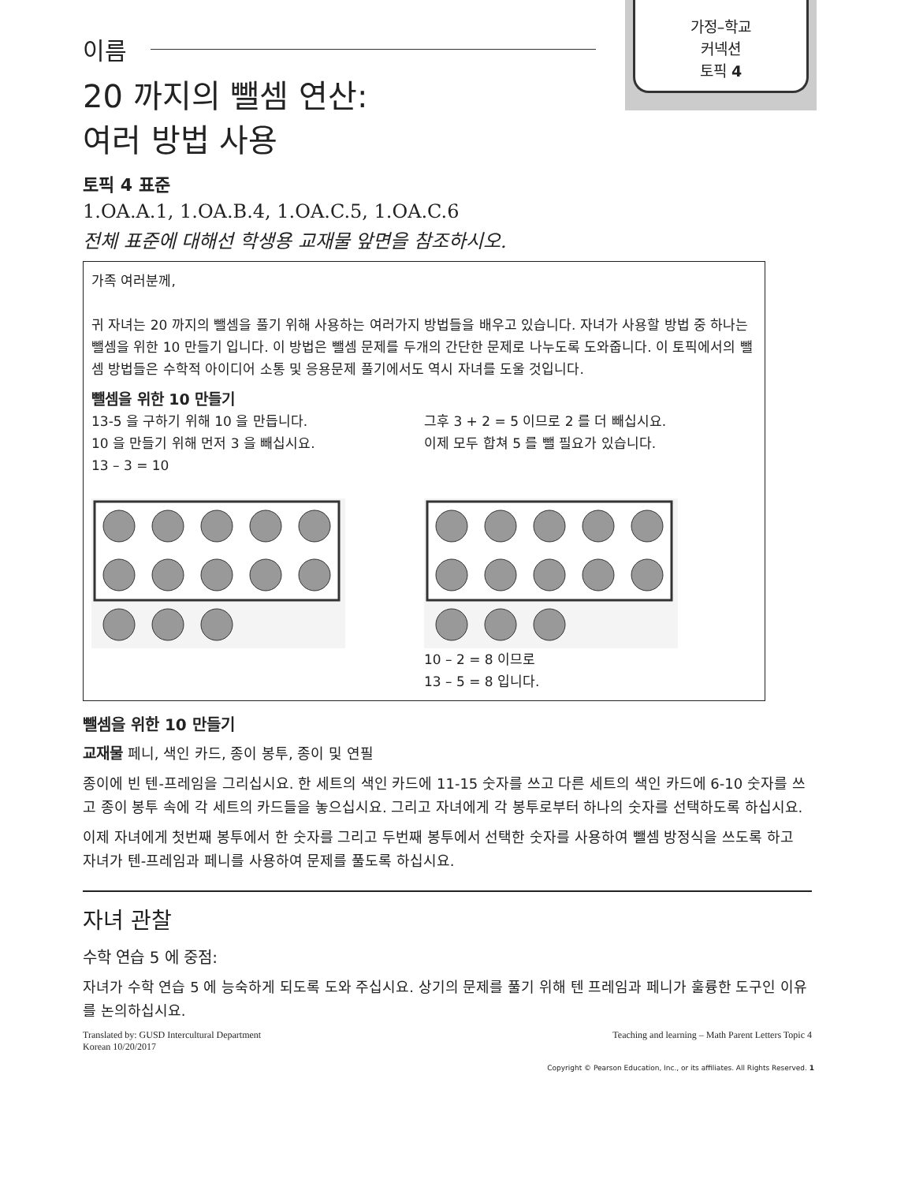가정–학교
커넥션
토픽 4
이름
20 까지의 뺄셈 연산:
여러 방법 사용
토픽 4 표준
1.OA.A.1, 1.OA.B.4, 1.OA.C.5, 1.OA.C.6
전체 표준에 대해선 학생용 교재물 앞면을 참조하시오.
가족 여러분께,
귀 자녀는 20 까지의 뺄셈을 풀기 위해 사용하는 여러가지 방법들을 배우고 있습니다. 자녀가 사용할 방법 중 하나는 뺄셈을 위한 10 만들기 입니다. 이 방법은 뺄셈 문제를 두개의 간단한 문제로 나누도록 도와줍니다. 이 토픽에서의 뺄셈 방법들은 수학적 아이디어 소통 및 응용문제 풀기에서도 역시 자녀를 도울 것입니다.
뺄셈을 위한 10 만들기
13-5 을 구하기 위해 10 을 만듭니다.
10 을 만들기 위해 먼저 3 을 빼십시요.
13 – 3 = 10
그후 3 + 2 = 5 이므로 2 를 더 빼십시요.
이제 모두 합쳐 5 를 뺄 필요가 있습니다.
10 – 2 = 8 이므로
13 – 5 = 8 입니다.
뺄셈을 위한 10 만들기
교재물 페니, 색인 카드, 종이 봉투, 종이 및 연필
종이에 빈 텐-프레임을 그리십시요. 한 세트의 색인 카드에 11-15 숫자를 쓰고 다른 세트의 색인 카드에 6-10 숫자를 쓰고 종이 봉투 속에 각 세트의 카드들을 놓으십시요. 그리고 자녀에게 각 봉투로부터 하나의 숫자를 선택하도록 하십시요.
이제 자녀에게 첫번째 봉투에서 한 숫자를 그리고 두번째 봉투에서 선택한 숫자를 사용하여 뺄셈 방정식을 쓰도록 하고 자녀가 텐-프레임과 페니를 사용하여 문제를 풀도록 하십시요.
자녀 관찰
수학 연습 5 에 중점:
자녀가 수학 연습 5 에 능숙하게 되도록 도와 주십시요. 상기의 문제를 풀기 위해 텐 프레임과 페니가 훌륭한 도구인 이유를 논의하십시요.
Translated by: GUSD Intercultural Department
Korean 10/20/2017
Teaching and learning – Math Parent Letters Topic 4
Copyright © Pearson Education, Inc., or its affiliates. All Rights Reserved. 1